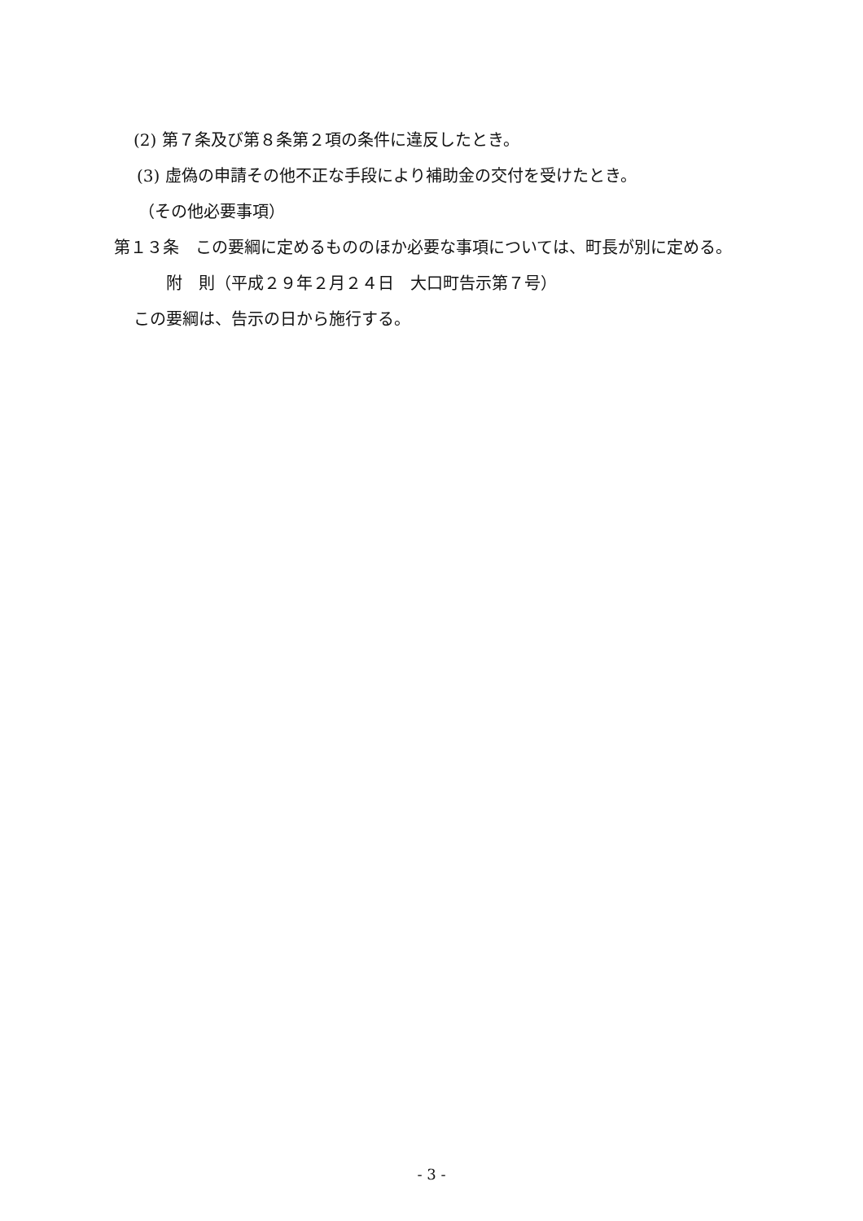(2) 第７条及び第８条第２項の条件に違反したとき。
(3) 虚偽の申請その他不正な手段により補助金の交付を受けたとき。
（その他必要事項）
第１３条　この要綱に定めるもののほか必要な事項については、町長が別に定める。
附　則（平成２９年２月２４日　大口町告示第７号）
この要綱は、告示の日から施行する。
- 3 -